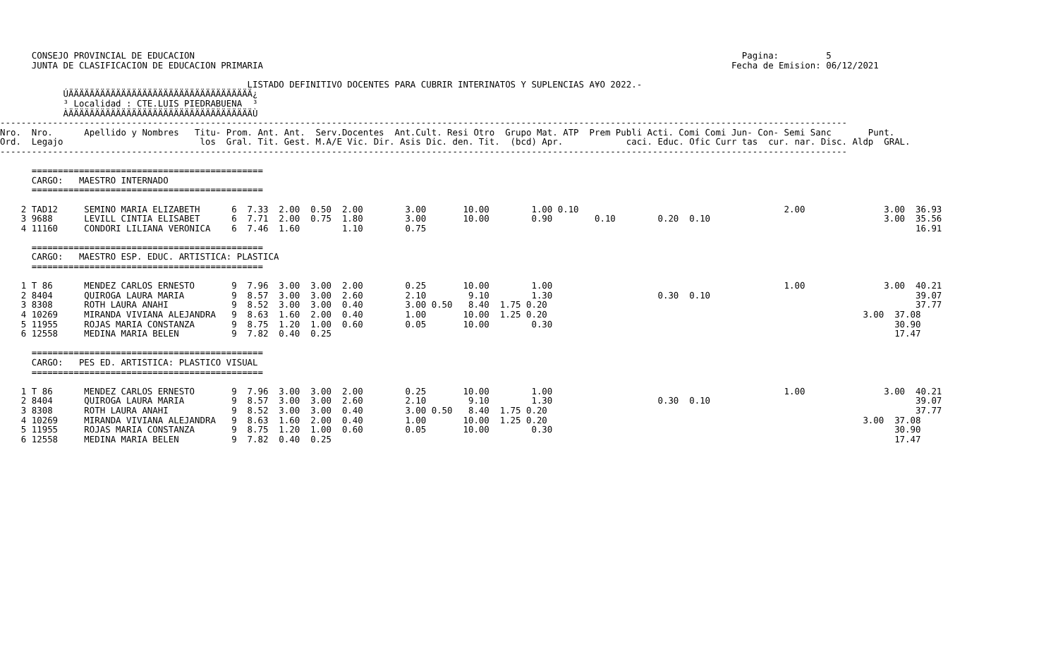CONSEJO PROVINCIAL DE EDUCACION                                                                                                        Pagina:         5
      JUNTA DE CLASIFICACION DE EDUCACION PRIMARIA                                                                                         Fecha de Emision: 06/12/2021

                                               LISTADO DEFINITIVO DOCENTES PARA CUBRIR INTERINATOS Y SUPLENCIAS A¥O 2022.-
            ÚÄÄÄÄÄÄÄÄÄÄÄÄÄÄÄÄÄÄÄÄÄÄÄÄÄÄÄÄÄÄÄÄÄÄÄ¿
            ³ Localidad : CTE.LUIS PIEDRABUENA  ³
            ÀÄÄÄÄÄÄÄÄÄÄÄÄÄÄÄÄÄÄÄÄÄÄÄÄÄÄÄÄÄÄÄÄÄÄÄÙ
-----------------------------------------------------------------------------------------------------------------------------------------------------------------
Nro.  Nro.      Apellido y Nombres   Titu- Prom. Ant. Ant.  Serv.Docentes  Ant.Cult. Resi Otro  Grupo Mat. ATP  Prem Publi Acti. Comi Comi Jun- Con- Semi Sanc       Punt.
Ord.  Legajo                          los  Gral. Tit. Gest. M.A/E Vic. Dir. Asis Dic. den. Tit.  (bcd) Apr.            caci. Educ. Ofic Curr tas  cur. nar. Disc. Aldp  GRAL.
-----------------------------------------------------------------------------------------------------------------------------------------------------------------

      ============================================
      CARGO:   MAESTRO INTERNADO
      ============================================

    2 TAD12     SEMINO MARIA ELIZABETH      6  7.33  2.00  0.50  2.00        3.00       10.00        1.00 0.10                                       2.00               3.00  36.93
    3 9688      LEVILL CINTIA ELISABET      6  7.71  2.00  0.75  1.80        3.00       10.00        0.90        0.10        0.20  0.10                                 3.00  35.56
    4 11160     CONDORI LILIANA VERONICA    6  7.46  1.60        1.10        0.75                                                                                             16.91

      ============================================
      CARGO:   MAESTRO ESP. EDUC. ARTISTICA: PLASTICA
      ============================================

    1 T 86      MENDEZ CARLOS ERNESTO       9  7.96  3.00  3.00  2.00        0.25       10.00        1.00                                            1.00               3.00  40.21
    2 8404      QUIROGA LAURA MARIA         9  8.57  3.00  3.00  2.60        2.10        9.10        1.30                    0.30  0.10                                       39.07
    3 8308      ROTH LAURA ANAHI            9  8.52  3.00  3.00  0.40        3.00 0.50   8.40  1.75 0.20                                                                      37.77
    4 10269     MIRANDA VIVIANA ALEJANDRA   9  8.63  1.60  2.00  0.40        1.00       10.00  1.25 0.20                                                            3.00  37.08
    5 11955     ROJAS MARIA CONSTANZA       9  8.75  1.20  1.00  0.60        0.05       10.00        0.30                                                                 30.90
    6 12558     MEDINA MARIA BELEN          9  7.82  0.40  0.25                                                                                                           17.47

      ============================================
      CARGO:   PES ED. ARTISTICA: PLASTICO VISUAL
      ============================================

    1 T 86      MENDEZ CARLOS ERNESTO       9  7.96  3.00  3.00  2.00        0.25       10.00        1.00                                            1.00               3.00  40.21
    2 8404      QUIROGA LAURA MARIA         9  8.57  3.00  3.00  2.60        2.10        9.10        1.30                    0.30  0.10                                       39.07
    3 8308      ROTH LAURA ANAHI            9  8.52  3.00  3.00  0.40        3.00 0.50   8.40  1.75 0.20                                                                      37.77
    4 10269     MIRANDA VIVIANA ALEJANDRA   9  8.63  1.60  2.00  0.40        1.00       10.00  1.25 0.20                                                            3.00  37.08
    5 11955     ROJAS MARIA CONSTANZA       9  8.75  1.20  1.00  0.60        0.05       10.00        0.30                                                                 30.90
    6 12558     MEDINA MARIA BELEN          9  7.82  0.40  0.25                                                                                                           17.47